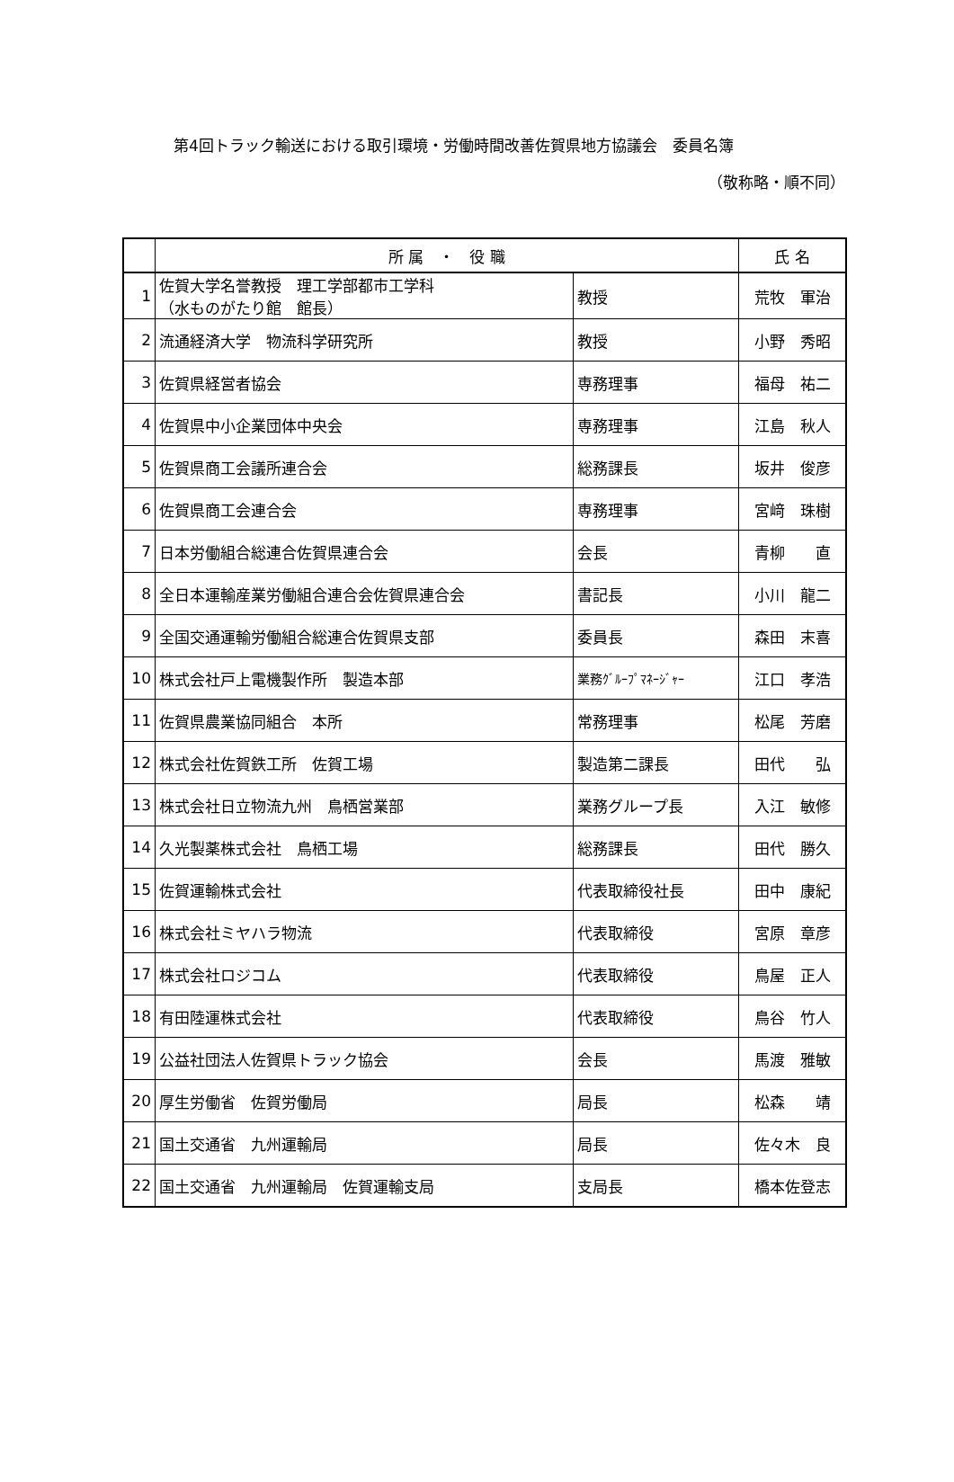第4回トラック輸送における取引環境・労働時間改善佐賀県地方協議会　委員名簿
（敬称略・順不同）
| | 所 属 ・ 役 職 | | 氏 名 |
| --- | --- | --- | --- |
| 1 | 佐賀大学名誉教授 理工学部都市工学科 （水ものがたり館 館長） | 教授 | 荒牧 軍治 |
| 2 | 流通経済大学 物流科学研究所 | 教授 | 小野 秀昭 |
| 3 | 佐賀県経営者協会 | 専務理事 | 福母 祐二 |
| 4 | 佐賀県中小企業団体中央会 | 専務理事 | 江島 秋人 |
| 5 | 佐賀県商工会議所連合会 | 総務課長 | 坂井 俊彦 |
| 6 | 佐賀県商工会連合会 | 専務理事 | 宮﨑 珠樹 |
| 7 | 日本労働組合総連合佐賀県連合会 | 会長 | 青柳 直 |
| 8 | 全日本運輸産業労働組合連合会佐賀県連合会 | 書記長 | 小川 龍二 |
| 9 | 全国交通運輸労働組合総連合佐賀県支部 | 委員長 | 森田 末喜 |
| 10 | 株式会社戸上電機製作所 製造本部 | 業務ｸﾞﾙｰﾌﾟﾏﾈｰｼﾞｬｰ | 江口 孝浩 |
| 11 | 佐賀県農業協同組合 本所 | 常務理事 | 松尾 芳磨 |
| 12 | 株式会社佐賀鉄工所 佐賀工場 | 製造第二課長 | 田代 弘 |
| 13 | 株式会社日立物流九州 鳥栖営業部 | 業務グループ長 | 入江 敏修 |
| 14 | 久光製薬株式会社 鳥栖工場 | 総務課長 | 田代 勝久 |
| 15 | 佐賀運輸株式会社 | 代表取締役社長 | 田中 康紀 |
| 16 | 株式会社ミヤハラ物流 | 代表取締役 | 宮原 章彦 |
| 17 | 株式会社ロジコム | 代表取締役 | 鳥屋 正人 |
| 18 | 有田陸運株式会社 | 代表取締役 | 鳥谷 竹人 |
| 19 | 公益社団法人佐賀県トラック協会 | 会長 | 馬渡 雅敏 |
| 20 | 厚生労働省 佐賀労働局 | 局長 | 松森 靖 |
| 21 | 国土交通省 九州運輸局 | 局長 | 佐々木 良 |
| 22 | 国土交通省 九州運輸局 佐賀運輸支局 | 支局長 | 橋本佐登志 |